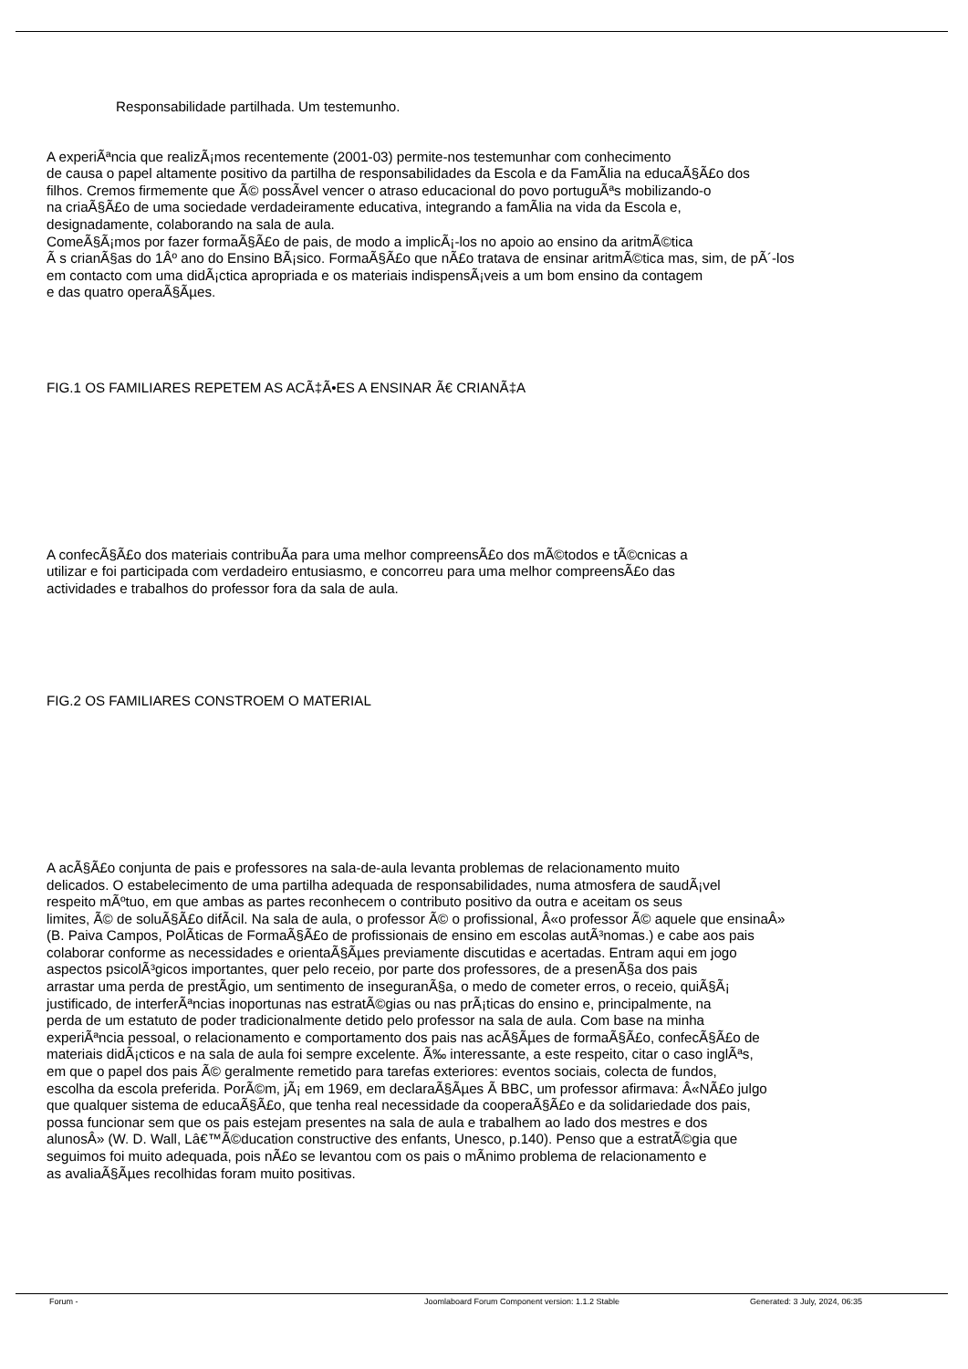Responsabilidade partilhada. Um testemunho.
A experiÃªncia que realizÃ¡mos recentemente (2001-03) permite-nos testemunhar com conhecimento
de causa o papel altamente positivo da partilha de responsabilidades da Escola e da FamÃ­lia na educaÃ§Ã£o dos
filhos. Cremos firmemente que Ã© possÃ­vel vencer o atraso educacional do povo portuguÃªs mobilizando-o
na criaÃ§Ã£o de uma sociedade verdadeiramente educativa, integrando a famÃ­lia na vida da Escola e,
designadamente, colaborando na sala de aula.
ComeÃ§Ã¡mos por fazer formaÃ§Ã£o de pais, de modo a implicÃ¡-los no apoio ao ensino da aritmÃ©tica
Ã s crianÃ§as do 1Âº ano do Ensino BÃ¡sico. FormaÃ§Ã£o que nÃ£o tratava de ensinar aritmÃ©tica mas, sim, de pÃ´-los
em contacto com uma didÃ¡ctica apropriada e os materiais indispensÃ¡veis a um bom ensino da contagem
e das quatro operaÃ§Ãµes.
FIG.1 OS FAMILIARES REPETEM AS ACÃ‡Ã•ES A ENSINAR Ã€ CRIANÃ‡A
A confecÃ§Ã£o dos materiais contribuÃ­a para uma melhor compreensÃ£o dos mÃ©todos e tÃ©cnicas a
utilizar e foi participada com verdadeiro entusiasmo, e concorreu para uma melhor compreensÃ£o das
actividades e trabalhos do professor fora da sala de aula.
FIG.2 OS FAMILIARES CONSTROEM O MATERIAL
A acÃ§Ã£o conjunta de pais e professores na sala-de-aula levanta problemas de relacionamento muito
delicados. O estabelecimento de uma partilha adequada de responsabilidades, numa atmosfera de saudÃ¡vel
respeito mÃºtuo, em que ambas as partes reconhecem o contributo positivo da outra e aceitam os seus
limites, Ã© de soluÃ§Ã£o difÃ­cil. Na sala de aula, o professor Ã© o profissional, Â«o professor Ã© aquele que ensinaÂ»
(B. Paiva Campos, PolÃ­ticas de FormaÃ§Ã£o de profissionais de ensino em escolas autÃ³nomas.) e cabe aos pais
colaborar conforme as necessidades e orientaÃ§Ãµes previamente discutidas e acertadas. Entram aqui em jogo
aspectos psicolÃ³gicos importantes, quer pelo receio, por parte dos professores, de a presenÃ§a dos pais
arrastar uma perda de prestÃ­gio, um sentimento de inseguranÃ§a, o medo de cometer erros, o receio, quiÃ§Ã¡
justificado, de interferÃªncias inoportunas nas estratÃ©gias ou nas prÃ¡ticas do ensino e, principalmente, na
perda de um estatuto de poder tradicionalmente detido pelo professor na sala de aula. Com base na minha
experiÃªncia pessoal, o relacionamento e comportamento dos pais nas acÃ§Ãµes de formaÃ§Ã£o, confecÃ§Ã£o de
materiais didÃ¡cticos e na sala de aula foi sempre excelente. Ã‰ interessante, a este respeito, citar o caso inglÃªs,
em que o papel dos pais Ã© geralmente remetido para tarefas exteriores: eventos sociais, colecta de fundos,
escolha da escola preferida. PorÃ©m, jÃ¡ em 1969, em declaraÃ§Ãµes Ã BBC, um professor afirmava: Â«NÃ£o julgo
que qualquer sistema de educaÃ§Ã£o, que tenha real necessidade da cooperaÃ§Ã£o e da solidariedade dos pais,
possa funcionar sem que os pais estejam presentes na sala de aula e trabalhem ao lado dos mestres e dos
alunosÂ» (W. D. Wall, Lâ€™Ã©ducation constructive des enfants, Unesco, p.140). Penso que a estratÃ©gia que
seguimos foi muito adequada, pois nÃ£o se levantou com os pais o mÃ­nimo problema de relacionamento e
as avaliaÃ§Ãµes recolhidas foram muito positivas.
Forum - Joomlaboard Forum Component version: 1.1.2 Stable Generated: 3 July, 2024, 06:35